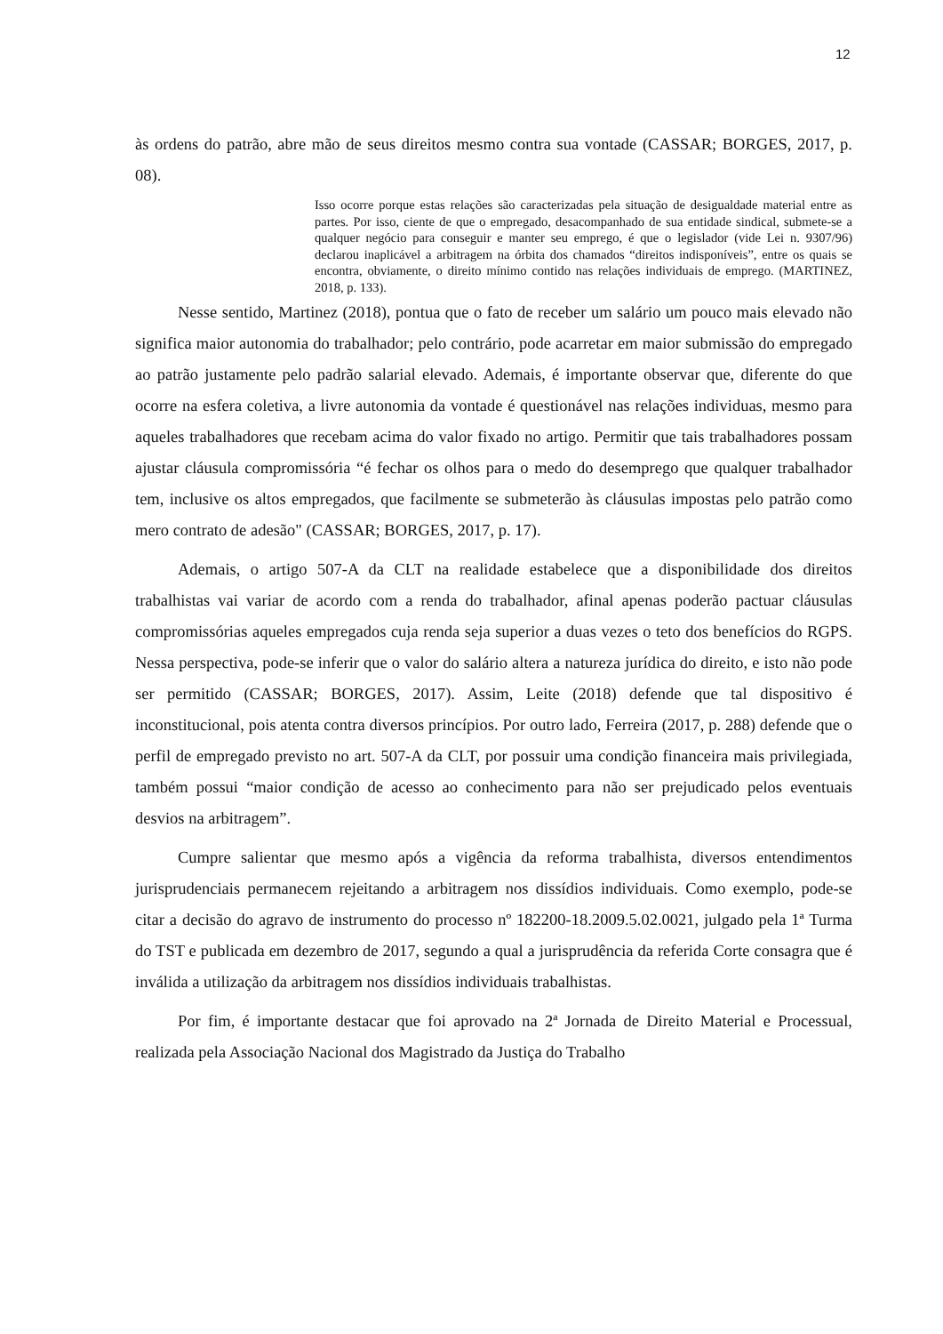12
às ordens do patrão, abre mão de seus direitos mesmo contra sua vontade (CASSAR; BORGES, 2017, p. 08).
Isso ocorre porque estas relações são caracterizadas pela situação de desigualdade material entre as partes. Por isso, ciente de que o empregado, desacompanhado de sua entidade sindical, submete-se a qualquer negócio para conseguir e manter seu emprego, é que o legislador (vide Lei n. 9307/96) declarou inaplicável a arbitragem na órbita dos chamados “direitos indisponíveis”, entre os quais se encontra, obviamente, o direito mínimo contido nas relações individuais de emprego. (MARTINEZ, 2018, p. 133).
Nesse sentido, Martinez (2018), pontua que o fato de receber um salário um pouco mais elevado não significa maior autonomia do trabalhador; pelo contrário, pode acarretar em maior submissão do empregado ao patrão justamente pelo padrão salarial elevado. Ademais, é importante observar que, diferente do que ocorre na esfera coletiva, a livre autonomia da vontade é questionável nas relações individuas, mesmo para aqueles trabalhadores que recebam acima do valor fixado no artigo. Permitir que tais trabalhadores possam ajustar cláusula compromissória “é fechar os olhos para o medo do desemprego que qualquer trabalhador tem, inclusive os altos empregados, que facilmente se submeterão às cláusulas impostas pelo patrão como mero contrato de adesão" (CASSAR; BORGES, 2017, p. 17).
Ademais, o artigo 507-A da CLT na realidade estabelece que a disponibilidade dos direitos trabalhistas vai variar de acordo com a renda do trabalhador, afinal apenas poderão pactuar cláusulas compromissórias aqueles empregados cuja renda seja superior a duas vezes o teto dos benefícios do RGPS. Nessa perspectiva, pode-se inferir que o valor do salário altera a natureza jurídica do direito, e isto não pode ser permitido (CASSAR; BORGES, 2017). Assim, Leite (2018) defende que tal dispositivo é inconstitucional, pois atenta contra diversos princípios. Por outro lado, Ferreira (2017, p. 288) defende que o perfil de empregado previsto no art. 507-A da CLT, por possuir uma condição financeira mais privilegiada, também possui “maior condição de acesso ao conhecimento para não ser prejudicado pelos eventuais desvios na arbitragem”.
Cumpre salientar que mesmo após a vigência da reforma trabalhista, diversos entendimentos jurisprudenciais permanecem rejeitando a arbitragem nos dissídios individuais. Como exemplo, pode-se citar a decisão do agravo de instrumento do processo nº 182200-18.2009.5.02.0021, julgado pela 1ª Turma do TST e publicada em dezembro de 2017, segundo a qual a jurisprudência da referida Corte consagra que é inválida a utilização da arbitragem nos dissídios individuais trabalhistas.
Por fim, é importante destacar que foi aprovado na 2ª Jornada de Direito Material e Processual, realizada pela Associação Nacional dos Magistrado da Justiça do Trabalho